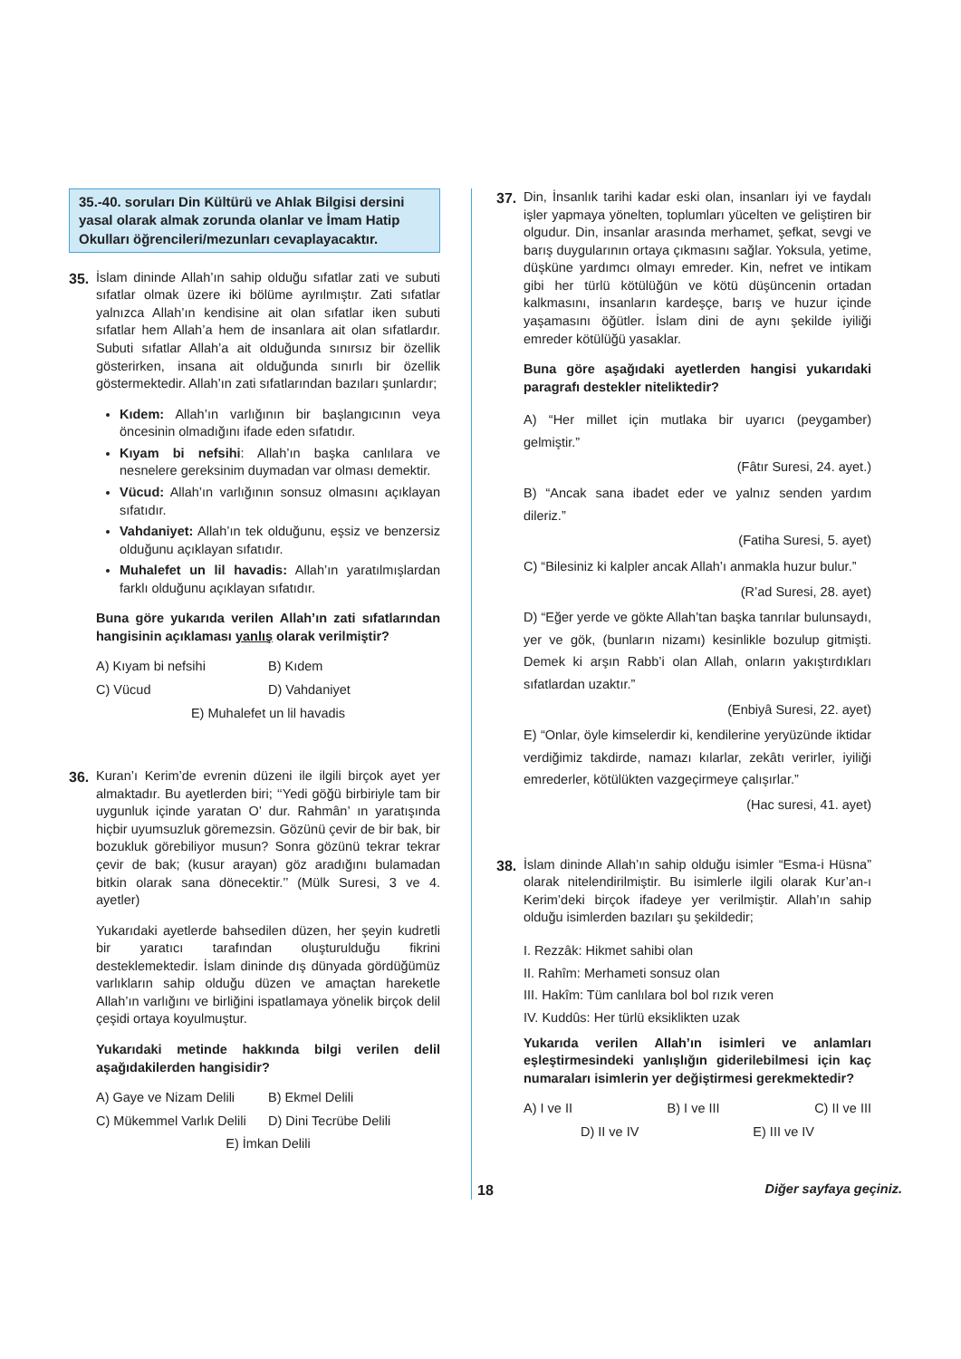35.-40. soruları Din Kültürü ve Ahlak Bilgisi dersini yasal olarak almak zorunda olanlar ve İmam Hatip Okulları öğrencileri/mezunları cevaplayacaktır.
35. İslam dininde Allah’ın sahip olduğu sıfatlar zati ve subuti sıfatlar olmak üzere iki bölüme ayrılmıştır. Zati sıfatlar yalnızca Allah’ın kendisine ait olan sıfatlar iken subuti sıfatlar hem Allah’a hem de insanlara ait olan sıfatlardır. Subuti sıfatlar Allah’a ait olduğunda sınırsız bir özellik gösterirken, insana ait olduğunda sınırlı bir özellik göstermektedir. Allah’ın zati sıfatlarından bazıları şunlardır;
Kıdem: Allah’ın varlığının bir başlangıcının veya öncesinin olmadığını ifade eden sıfatıdır.
Kıyam bi nefsihi: Allah’ın başka canlılara ve nesnelere gereksinim duymadan var olması demektir.
Vücud: Allah’ın varlığının sonsuz olmasını açıklayan sıfatıdır.
Vahdaniyet: Allah’ın tek olduğunu, eşsiz ve benzersiz olduğunu açıklayan sıfatıdır.
Muhalefet un lil havadis: Allah’ın yaratılmışlardan farklı olduğunu açıklayan sıfatıdır.
Buna göre yukarıda verilen Allah’ın zati sıfatlarından hangisinin açıklaması yanlış olarak verilmiştir?
A) Kıyam bi nefsihi B) Kıdem C) Vücud D) Vahdaniyet E) Muhalefet un lil havadis
36. Kuran’ı Kerim’de evrenin düzeni ile ilgili birçok ayet yer almaktadır. Bu ayetlerden biri; ‘‘Yedi göğü birbiriyle tam bir uygunluk içinde yaratan O’ dur. Rahmân’ ın yaratışında hiçbir uyumsuzluk göremezsin. Gözünü çevir de bir bak, bir bozukluk görebiliyor musun? Sonra gözünü tekrar tekrar çevir de bak; (kusur arayan) göz aradığını bulamadan bitkin olarak sana dönecektir.’’ (Mülk Suresi, 3 ve 4. ayetler)
Yukarıdaki ayetlerde bahsedilen düzen, her şeyin kudretli bir yaratıcı tarafından oluşturulduğu fikrini desteklemektedir. İslam dininde dış dünyada gördüğümüz varlıkların sahip olduğu düzen ve amaçtan hareketle Allah’ın varlığını ve birliğini ispatlamaya yönelik birçok delil çeşidi ortaya koyulmuştur.
Yukarıdaki metinde hakkında bilgi verilen delil aşağıdakilerden hangisidir?
A) Gaye ve Nizam Delili B) Ekmel Delili C) Mükemmel Varlık Delili D) Dini Tecrübe Delili E) İmkan Delili
37. Din, İnsanlık tarihi kadar eski olan, insanları iyi ve faydalı işler yapmaya yönelten, toplumları yücelten ve geliştiren bir olgudur. Din, insanlar arasında merhamet, şefkat, sevgi ve barış duygularının ortaya çıkmasını sağlar. Yoksula, yetime, düşküne yardımcı olmayı emreder. Kin, nefret ve intikam gibi her türlü kötülüğün ve kötü düşüncenin ortadan kalkmasını, insanların kardeşçe, barış ve huzur içinde yaşamasını öğütler. İslam dini de aynı şekilde iyiliği emreder kötülüğü yasaklar.
Buna göre aşağıdaki ayetlerden hangisi yukarıdaki paragrafı destekler niteliktedir?
A) “Her millet için mutlaka bir uyarıcı (peygamber) gelmiştir.”
(Fâtır Suresi, 24. ayet.)
B) “Ancak sana ibadet eder ve yalnız senden yardım dileriz.”
(Fatiha Suresi, 5. ayet)
C) “Bilesiniz ki kalpler ancak Allah’ı anmakla huzur bulur.”
(R’ad Suresi, 28. ayet)
D) “Eğer yerde ve gökte Allah’tan başka tanrılar bulunsaydı, yer ve gök, (bunların nizamı) kesinlikle bozulup gitmişti. Demek ki arşın Rabb’i olan Allah, onların yakıştırdıkları sıfatlardan uzaktır.”
(Enbiyâ Suresi, 22. ayet)
E) “Onlar, öyle kimselerdir ki, kendilerine yeryüzünde iktidar verdiğimiz takdirde, namazı kılarlar, zekâtı verirler, iyiliği emrederler, kötülükten vazgeçirmeye çalışırlar.”
(Hac suresi, 41. ayet)
38. İslam dininde Allah’ın sahip olduğu isimler “Esma-i Hüsna” olarak nitelendirilmiştir. Bu isimlerle ilgili olarak Kur’an-ı Kerim’deki birçok ifadeye yer verilmiştir. Allah’ın sahip olduğu isimlerden bazıları şu şekildedir;
I. Rezzâk: Hikmet sahibi olan
II. Rahîm: Merhameti sonsuz olan
III. Hakîm: Tüm canlılara bol bol rızık veren
IV. Kuddûs: Her türlü eksiklikten uzak
Yukarıda verilen Allah’ın isimleri ve anlamları eşleştirmesindeki yanlışlığın giderilebilmesi için kaç numaraları isimlerin yer değiştirmesi gerekmektedir?
A) I ve II B) I ve III C) II ve III
D) II ve IV E) III ve IV
18 Diğer sayfaya geçiniz.